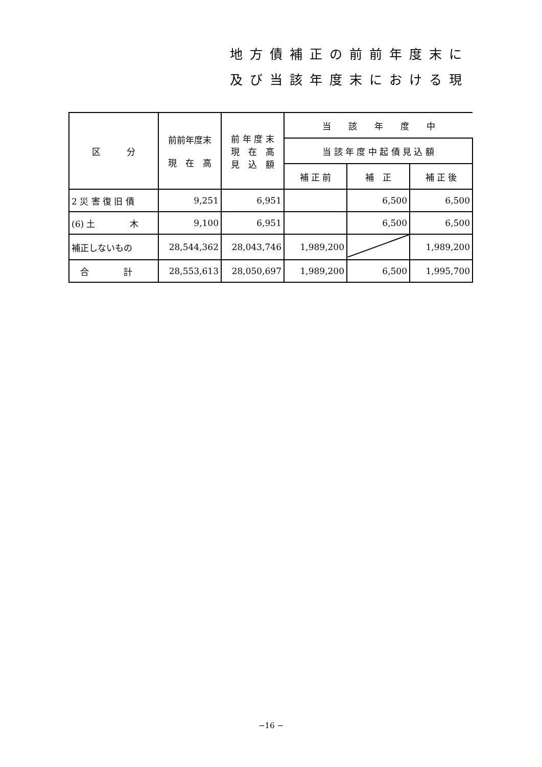地方債補正の前前年度末に
及び当該年度末における現
| 区 分 | 前前年度末 現 在 高 | 前 年 度 末 現 在 高 見 込 額 | 当 該 年 度 中 | | |
| --- | --- | --- | --- | --- | --- |
| | | | 当 該 年 度 中 起 債 見 込 額 | | |
| | | | 補 正 前 | 補 正 | 補 正 後 |
| 2 災 害 復 旧 債 | 9,251 | 6,951 | | 6,500 | 6,500 |
| (6) 土 木 | 9,100 | 6,951 | | 6,500 | 6,500 |
| 補正しないもの | 28,544,362 | 28,043,746 | 1,989,200 | | 1,989,200 |
| 合 計 | 28,553,613 | 28,050,697 | 1,989,200 | 6,500 | 1,995,700 |
−16 −